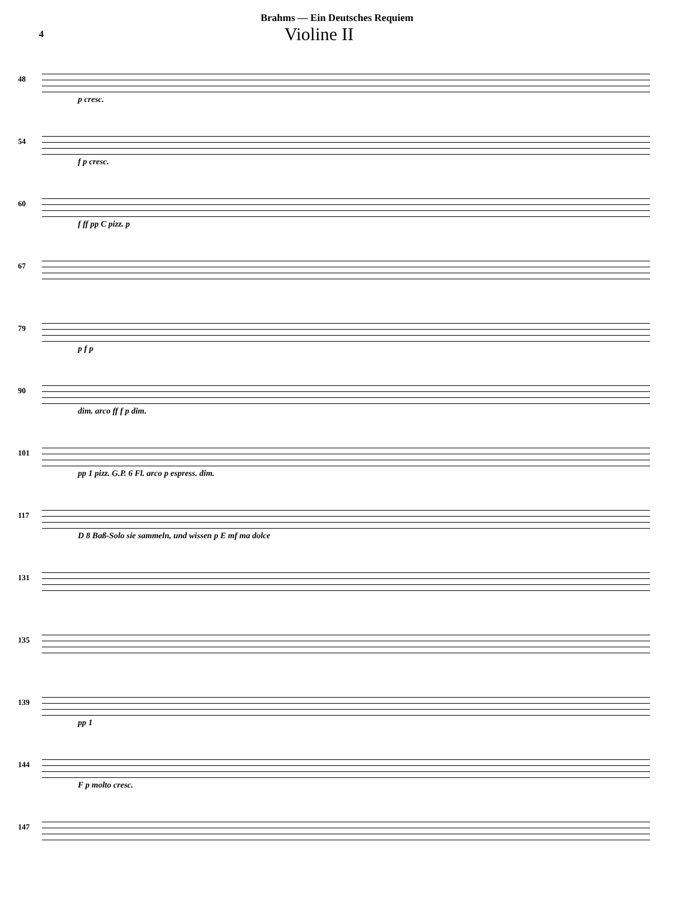Brahms — Ein Deutsches Requiem
4
Violine II
48
p cresc.
54
f p cresc.
60
f ff pp C pizz. p
67
79
p f p
90
dim. arco ff f p dim.
101
pp 1 pizz. G.P. 6 Fl. arco p espress. dim.
117
D 8 Baß-Solo sie sammeln, und wissen p E mf ma dolce
131
135
139
pp 1
144
F p molto cresc.
147